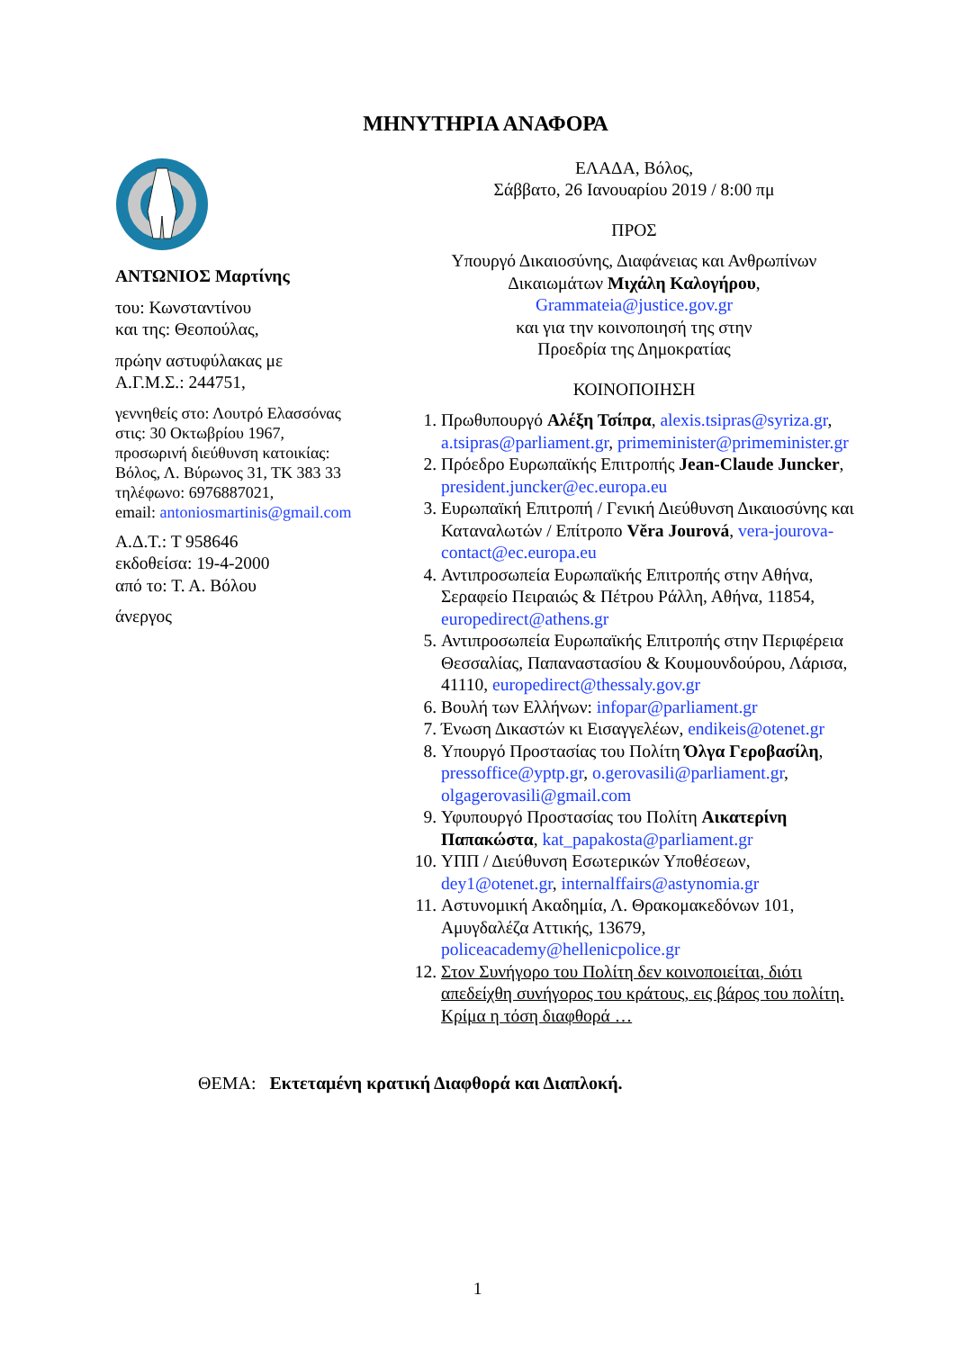ΜΗΝΥΤΗΡΙΑ ΑΝΑΦΟΡΑ
ΑΝΤΩΝΙΟΣ Μαρτίνης
του: Κωνσταντίνου
και της: Θεοπούλας,
πρώην αστυφύλακας με
Α.Γ.Μ.Σ.: 244751,
γεννηθείς στο: Λουτρό Ελασσόνας
στις: 30 Οκτωβρίου 1967,
προσωρινή διεύθυνση κατοικίας:
Βόλος, Λ. Βύρωνος 31, ΤΚ 383 33
τηλέφωνο: 6976887021,
email: antoniosmartinis@gmail.com
Α.Δ.Τ.: Τ 958646
εκδοθείσα: 19-4-2000
από το: Τ. Α. Βόλου
άνεργος
ΕΛΑΔΑ, Βόλος,
Σάββατο, 26 Ιανουαρίου 2019 / 8:00 πμ
ΠΡΟΣ
Υπουργό Δικαιοσύνης, Διαφάνειας και Ανθρωπίνων Δικαιωμάτων Μιχάλη Καλογήρου,
Grammateia@justice.gov.gr
και για την κοινοποιησή της στην
Προεδρία της Δημοκρατίας
ΚΟΙΝΟΠΟΙΗΣΗ
1. Πρωθυπουργό Αλέξη Τσίπρα, alexis.tsipras@syriza.gr, a.tsipras@parliament.gr, primeminister@primeminister.gr
2. Πρόεδρο Ευρωπαϊκής Επιτροπής Jean-Claude Juncker, president.juncker@ec.europa.eu
3. Ευρωπαϊκή Επιτροπή / Γενική Διεύθυνση Δικαιοσύνης και Καταναλωτών / Επίτροπο Věra Jourová, vera-jourova-contact@ec.europa.eu
4. Αντιπροσωπεία Ευρωπαϊκής Επιτροπής στην Αθήνα, Σεραφείο Πειραιώς & Πέτρου Ράλλη, Αθήνα, 11854, europedirect@athens.gr
5. Αντιπροσωπεία Ευρωπαϊκής Επιτροπής στην Περιφέρεια Θεσσαλίας, Παπαναστασίου & Κουμουνδούρου, Λάρισα, 41110, europedirect@thessaly.gov.gr
6. Βουλή των Ελλήνων: infopar@parliament.gr
7. Ένωση Δικαστών κι Εισαγγελέων, endikeis@otenet.gr
8. Υπουργό Προστασίας του Πολίτη Όλγα Γεροβασίλη, pressoffice@yptp.gr, o.gerovasili@parliament.gr, olgagerovasili@gmail.com
9. Υφυπουργό Προστασίας του Πολίτη Αικατερίνη Παπακώστα, kat_papakosta@parliament.gr
10. ΥΠΠ / Διεύθυνση Εσωτερικών Υποθέσεων, dey1@otenet.gr, internalffairs@astynomia.gr
11. Αστυνομική Ακαδημία, Λ. Θρακομακεδόνων 101, Αμυγδαλέζα Αττικής, 13679, policeacademy@hellenicpolice.gr
12. Στον Συνήγορο του Πολίτη δεν κοινοποιείται, διότι απεδείχθη συνήγορος του κράτους, εις βάρος του πολίτη. Κρίμα η τόση διαφθορά …
ΘΕΜΑ: Εκτεταμένη κρατική Διαφθορά και Διαπλοκή.
1